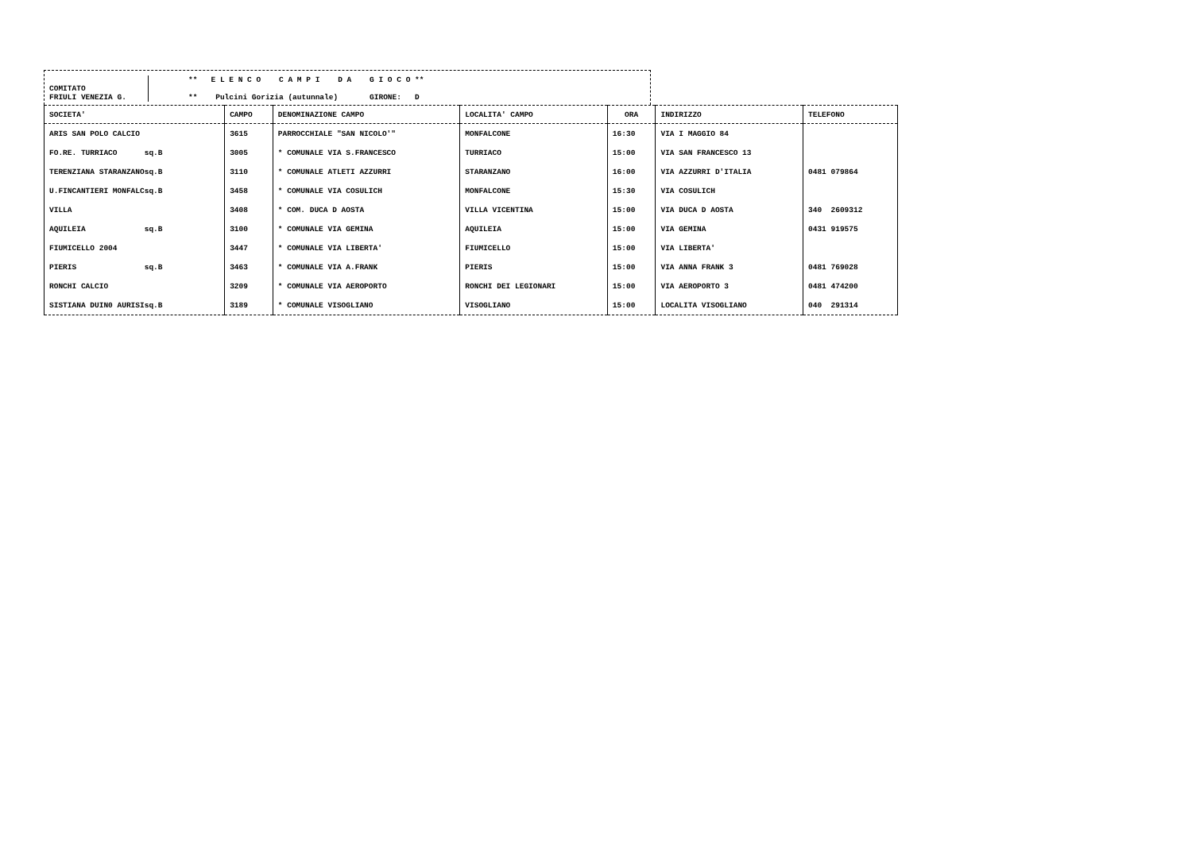** E L E N C O C A M P I D A G I O C O **
COMITATO
FRIULI VENEZIA G.
** Pulcini Gorizia (autunnale) GIRONE: D
| SOCIETA' | CAMPO | DENOMINAZIONE CAMPO | LOCALITA' CAMPO | ORA | INDIRIZZO | TELEFONO |
| --- | --- | --- | --- | --- | --- | --- |
| ARIS SAN POLO CALCIO | 3615 | PARROCCHIALE "SAN NICOLO'" | MONFALCONE | 16:30 | VIA I MAGGIO 84 | |
| FO.RE. TURRIACO sq.B | 3005 | * COMUNALE VIA S.FRANCESCO | TURRIACO | 15:00 | VIA SAN FRANCESCO 13 | |
| TERENZIANA STARANZANOsq.B | 3110 | * COMUNALE ATLETI AZZURRI | STARANZANO | 16:00 | VIA AZZURRI D'ITALIA | 0481 079864 |
| U.FINCANTIERI MONFALCsq.B | 3458 | * COMUNALE VIA COSULICH | MONFALCONE | 15:30 | VIA COSULICH | |
| VILLA | 3408 | * COM. DUCA D AOSTA | VILLA VICENTINA | 15:00 | VIA DUCA D AOSTA | 340 2609312 |
| AQUILEIA sq.B | 3100 | * COMUNALE VIA GEMINA | AQUILEIA | 15:00 | VIA GEMINA | 0431 919575 |
| FIUMICELLO 2004 | 3447 | * COMUNALE VIA LIBERTA' | FIUMICELLO | 15:00 | VIA LIBERTA' | |
| PIERIS sq.B | 3463 | * COMUNALE VIA A.FRANK | PIERIS | 15:00 | VIA ANNA FRANK 3 | 0481 769028 |
| RONCHI CALCIO | 3209 | * COMUNALE VIA AEROPORTO | RONCHI DEI LEGIONARI | 15:00 | VIA AEROPORTO 3 | 0481 474200 |
| SISTIANA DUIN0 AURISIsq.B | 3189 | * COMUNALE VISOGLIANO | VISOGLIANO | 15:00 | LOCALITA VISOGLIANO | 040 291314 |